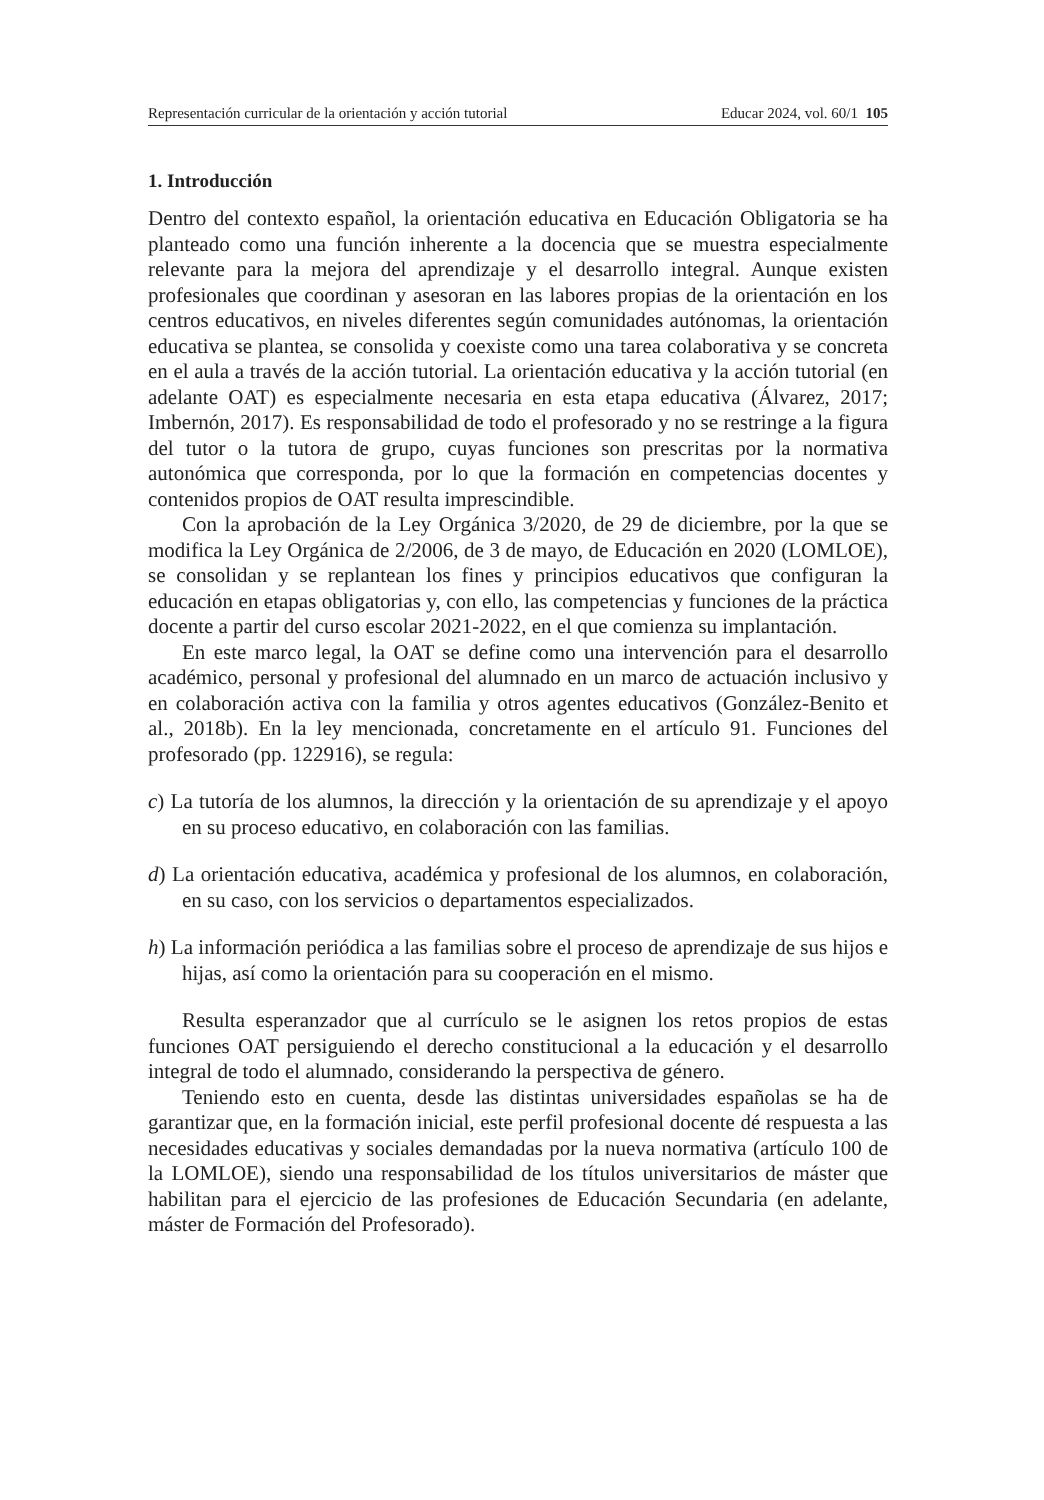Representación curricular de la orientación y acción tutorial Educar 2024, vol. 60/1 105
1. Introducción
Dentro del contexto español, la orientación educativa en Educación Obligatoria se ha planteado como una función inherente a la docencia que se muestra especialmente relevante para la mejora del aprendizaje y el desarrollo integral. Aunque existen profesionales que coordinan y asesoran en las labores propias de la orientación en los centros educativos, en niveles diferentes según comunidades autónomas, la orientación educativa se plantea, se consolida y coexiste como una tarea colaborativa y se concreta en el aula a través de la acción tutorial. La orientación educativa y la acción tutorial (en adelante OAT) es especialmente necesaria en esta etapa educativa (Álvarez, 2017; Imbernón, 2017). Es responsabilidad de todo el profesorado y no se restringe a la figura del tutor o la tutora de grupo, cuyas funciones son prescritas por la normativa autonómica que corresponda, por lo que la formación en competencias docentes y contenidos propios de OAT resulta imprescindible.
Con la aprobación de la Ley Orgánica 3/2020, de 29 de diciembre, por la que se modifica la Ley Orgánica de 2/2006, de 3 de mayo, de Educación en 2020 (LOMLOE), se consolidan y se replantean los fines y principios educativos que configuran la educación en etapas obligatorias y, con ello, las competencias y funciones de la práctica docente a partir del curso escolar 2021-2022, en el que comienza su implantación.
En este marco legal, la OAT se define como una intervención para el desarrollo académico, personal y profesional del alumnado en un marco de actuación inclusivo y en colaboración activa con la familia y otros agentes educativos (González-Benito et al., 2018b). En la ley mencionada, concretamente en el artículo 91. Funciones del profesorado (pp. 122916), se regula:
c) La tutoría de los alumnos, la dirección y la orientación de su aprendizaje y el apoyo en su proceso educativo, en colaboración con las familias.
d) La orientación educativa, académica y profesional de los alumnos, en colaboración, en su caso, con los servicios o departamentos especializados.
h) La información periódica a las familias sobre el proceso de aprendizaje de sus hijos e hijas, así como la orientación para su cooperación en el mismo.
Resulta esperanzador que al currículo se le asignen los retos propios de estas funciones OAT persiguiendo el derecho constitucional a la educación y el desarrollo integral de todo el alumnado, considerando la perspectiva de género.
Teniendo esto en cuenta, desde las distintas universidades españolas se ha de garantizar que, en la formación inicial, este perfil profesional docente dé respuesta a las necesidades educativas y sociales demandadas por la nueva normativa (artículo 100 de la LOMLOE), siendo una responsabilidad de los títulos universitarios de máster que habilitan para el ejercicio de las profesiones de Educación Secundaria (en adelante, máster de Formación del Profesorado).